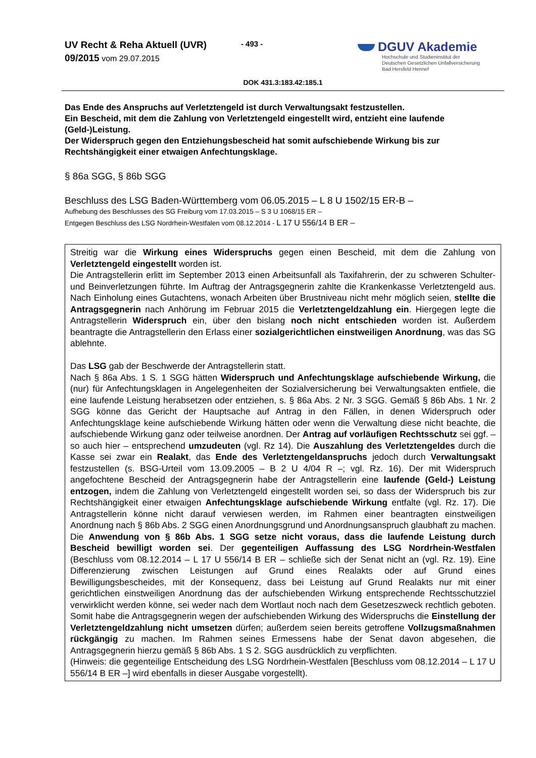UV Recht & Reha Aktuell (UVR)
09/2015 vom 29.07.2015
- 493 -
DGUV Akademie
Hochschule und Studieninstitut der
Deutschen Gesetzlichen Unfallversicherung
Bad Hersfeld Hennef
DOK 431.3:183.42:185.1
Das Ende des Anspruchs auf Verletztengeld ist durch Verwaltungsakt festzustellen.
Ein Bescheid, mit dem die Zahlung von Verletztengeld eingestellt wird, entzieht eine laufende (Geld-)Leistung.
Der Widerspruch gegen den Entziehungsbescheid hat somit aufschiebende Wirkung bis zur Rechtshängigkeit einer etwaigen Anfechtungsklage.
§ 86a SGG, § 86b SGG
Beschluss des LSG Baden-Württemberg vom 06.05.2015 – L 8 U 1502/15 ER-B –
Aufhebung des Beschlusses des SG Freiburg vom 17.03.2015 – S 3 U 1068/15 ER –
Entgegen Beschluss des LSG Nordrhein-Westfalen vom 08.12.2014 - L 17 U 556/14 B ER –
Streitig war die Wirkung eines Widerspruchs gegen einen Bescheid, mit dem die Zahlung von Verletztengeld eingestellt worden ist.
Die Antragstellerin erlitt im September 2013 einen Arbeitsunfall als Taxifahrerin, der zu schweren Schulter- und Beinverletzungen führte. Im Auftrag der Antragsgegnerin zahlte die Krankenkasse Verletztengeld aus. Nach Einholung eines Gutachtens, wonach Arbeiten über Brustniveau nicht mehr möglich seien, stellte die Antragsgegnerin nach Anhörung im Februar 2015 die Verletztengeldzahlung ein. Hiergegen legte die Antragstellerin Widerspruch ein, über den bislang noch nicht entschieden worden ist. Außerdem beantragte die Antragstellerin den Erlass einer sozialgerichtlichen einstweiligen Anordnung, was das SG ablehnte.
Das LSG gab der Beschwerde der Antragstellerin statt.
Nach § 86a Abs. 1 S. 1 SGG hätten Widerspruch und Anfechtungsklage aufschiebende Wirkung, die (nur) für Anfechtungsklagen in Angelegenheiten der Sozialversicherung bei Verwaltungsakten entfiele, die eine laufende Leistung herabsetzen oder entziehen, s. § 86a Abs. 2 Nr. 3 SGG. Gemäß § 86b Abs. 1 Nr. 2 SGG könne das Gericht der Hauptsache auf Antrag in den Fällen, in denen Widerspruch oder Anfechtungsklage keine aufschiebende Wirkung hätten oder wenn die Verwaltung diese nicht beachte, die aufschiebende Wirkung ganz oder teilweise anordnen. Der Antrag auf vorläufigen Rechtsschutz sei ggf. – so auch hier – entsprechend umzudeuten (vgl. Rz 14). Die Auszahlung des Verletztengeldes durch die Kasse sei zwar ein Realakt, das Ende des Verletztengeldanspruchs jedoch durch Verwaltungsakt festzustellen (s. BSG-Urteil vom 13.09.2005 – B 2 U 4/04 R –; vgl. Rz. 16). Der mit Widerspruch angefochtene Bescheid der Antragsgegnerin habe der Antragstellerin eine laufende (Geld-) Leistung entzogen, indem die Zahlung von Verletztengeld eingestellt worden sei, so dass der Widerspruch bis zur Rechtshängigkeit einer etwaigen Anfechtungsklage aufschiebende Wirkung entfalte (vgl. Rz. 17). Die Antragstellerin könne nicht darauf verwiesen werden, im Rahmen einer beantragten einstweiligen Anordnung nach § 86b Abs. 2 SGG einen Anordnungsgrund und Anordnungsanspruch glaubhaft zu machen. Die Anwendung von § 86b Abs. 1 SGG setze nicht voraus, dass die laufende Leistung durch Bescheid bewilligt worden sei. Der gegenteiligen Auffassung des LSG Nordrhein-Westfalen (Beschluss vom 08.12.2014 – L 17 U 556/14 B ER – schließe sich der Senat nicht an (vgl. Rz. 19). Eine Differenzierung zwischen Leistungen auf Grund eines Realakts oder auf Grund eines Bewilligungsbescheides, mit der Konsequenz, dass bei Leistung auf Grund Realakts nur mit einer gerichtlichen einstweiligen Anordnung das der aufschiebenden Wirkung entsprechende Rechtsschutzziel verwirklicht werden könne, sei weder nach dem Wortlaut noch nach dem Gesetzeszweck rechtlich geboten. Somit habe die Antragsgegnerin wegen der aufschiebenden Wirkung des Widerspruchs die Einstellung der Verletztengeldzahlung nicht umsetzen dürfen; außerdem seien bereits getroffene Vollzugsmaßnahmen rückgängig zu machen. Im Rahmen seines Ermessens habe der Senat davon abgesehen, die Antragsgegnerin hierzu gemäß § 86b Abs. 1 S 2. SGG ausdrücklich zu verpflichten.
(Hinweis: die gegenteilige Entscheidung des LSG Nordrhein-Westfalen [Beschluss vom 08.12.2014 – L 17 U 556/14 B ER –] wird ebenfalls in dieser Ausgabe vorgestellt).